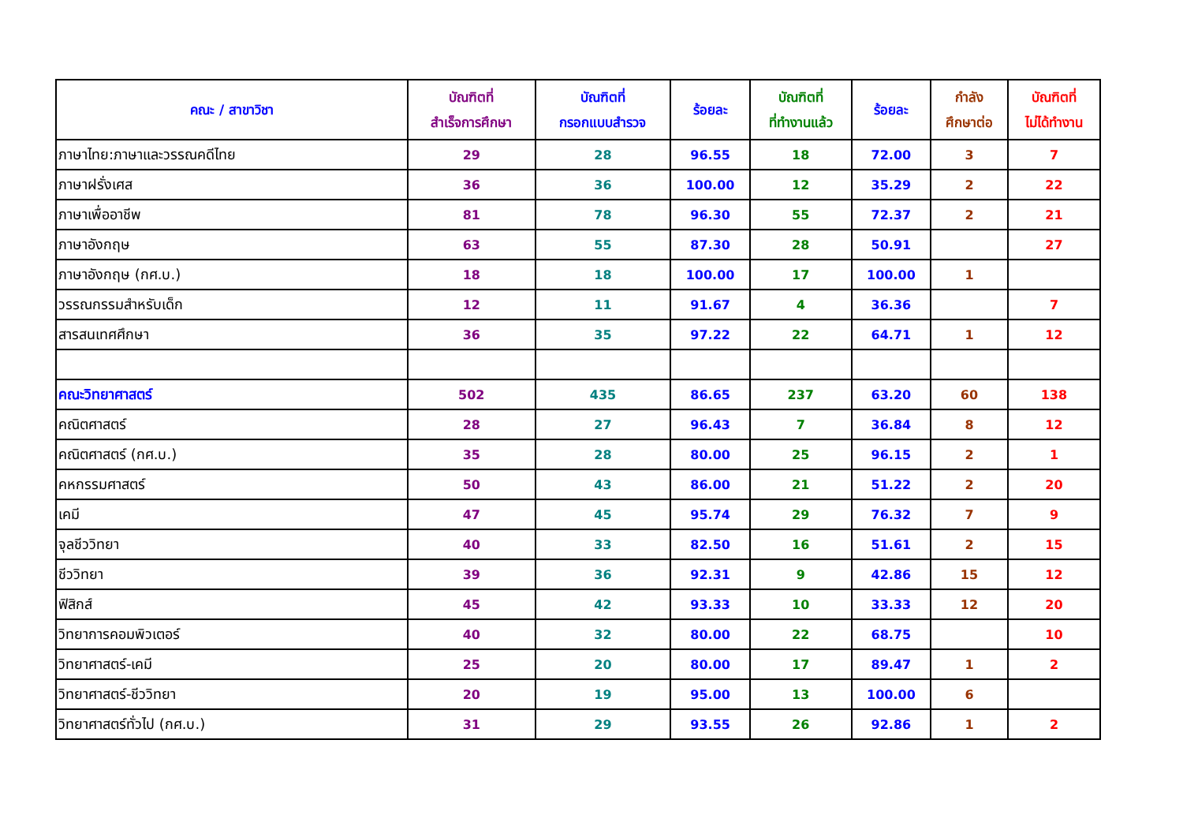| คณะ / สาขาวิชา | บัณฑิตที่ สำเร็จการศึกษา | บัณฑิตที่ กรอกแบบสำรวจ | ร้อยละ | บัณฑิตที่ ที่ทำงานแล้ว | ร้อยละ | กำลัง ศึกษาต่อ | บัณฑิตที่ ไม่ได้ทำงาน |
| --- | --- | --- | --- | --- | --- | --- | --- |
| ภาษาไทย:ภาษาและวรรณคดีไทย | 29 | 28 | 96.55 | 18 | 72.00 | 3 | 7 |
| ภาษาฝรั่งเศส | 36 | 36 | 100.00 | 12 | 35.29 | 2 | 22 |
| ภาษาเพื่ออาชีพ | 81 | 78 | 96.30 | 55 | 72.37 | 2 | 21 |
| ภาษาอังกฤษ | 63 | 55 | 87.30 | 28 | 50.91 | | 27 |
| ภาษาอังกฤษ (กศ.บ.) | 18 | 18 | 100.00 | 17 | 100.00 | 1 | |
| วรรณกรรมสำหรับเด็ก | 12 | 11 | 91.67 | 4 | 36.36 | | 7 |
| สารสนเทศศึกษา | 36 | 35 | 97.22 | 22 | 64.71 | 1 | 12 |
| คณะวิทยาศาสตร์ | 502 | 435 | 86.65 | 237 | 63.20 | 60 | 138 |
| คณิตศาสตร์ | 28 | 27 | 96.43 | 7 | 36.84 | 8 | 12 |
| คณิตศาสตร์ (กศ.บ.) | 35 | 28 | 80.00 | 25 | 96.15 | 2 | 1 |
| คหกรรมศาสตร์ | 50 | 43 | 86.00 | 21 | 51.22 | 2 | 20 |
| เคมี | 47 | 45 | 95.74 | 29 | 76.32 | 7 | 9 |
| จุลชีววิทยา | 40 | 33 | 82.50 | 16 | 51.61 | 2 | 15 |
| ชีววิทยา | 39 | 36 | 92.31 | 9 | 42.86 | 15 | 12 |
| ฟิสิกส์ | 45 | 42 | 93.33 | 10 | 33.33 | 12 | 20 |
| วิทยาการคอมพิวเตอร์ | 40 | 32 | 80.00 | 22 | 68.75 | | 10 |
| วิทยาศาสตร์-เคมี | 25 | 20 | 80.00 | 17 | 89.47 | 1 | 2 |
| วิทยาศาสตร์-ชีววิทยา | 20 | 19 | 95.00 | 13 | 100.00 | 6 | |
| วิทยาศาสตร์ทั่วไป (กศ.บ.) | 31 | 29 | 93.55 | 26 | 92.86 | 1 | 2 |